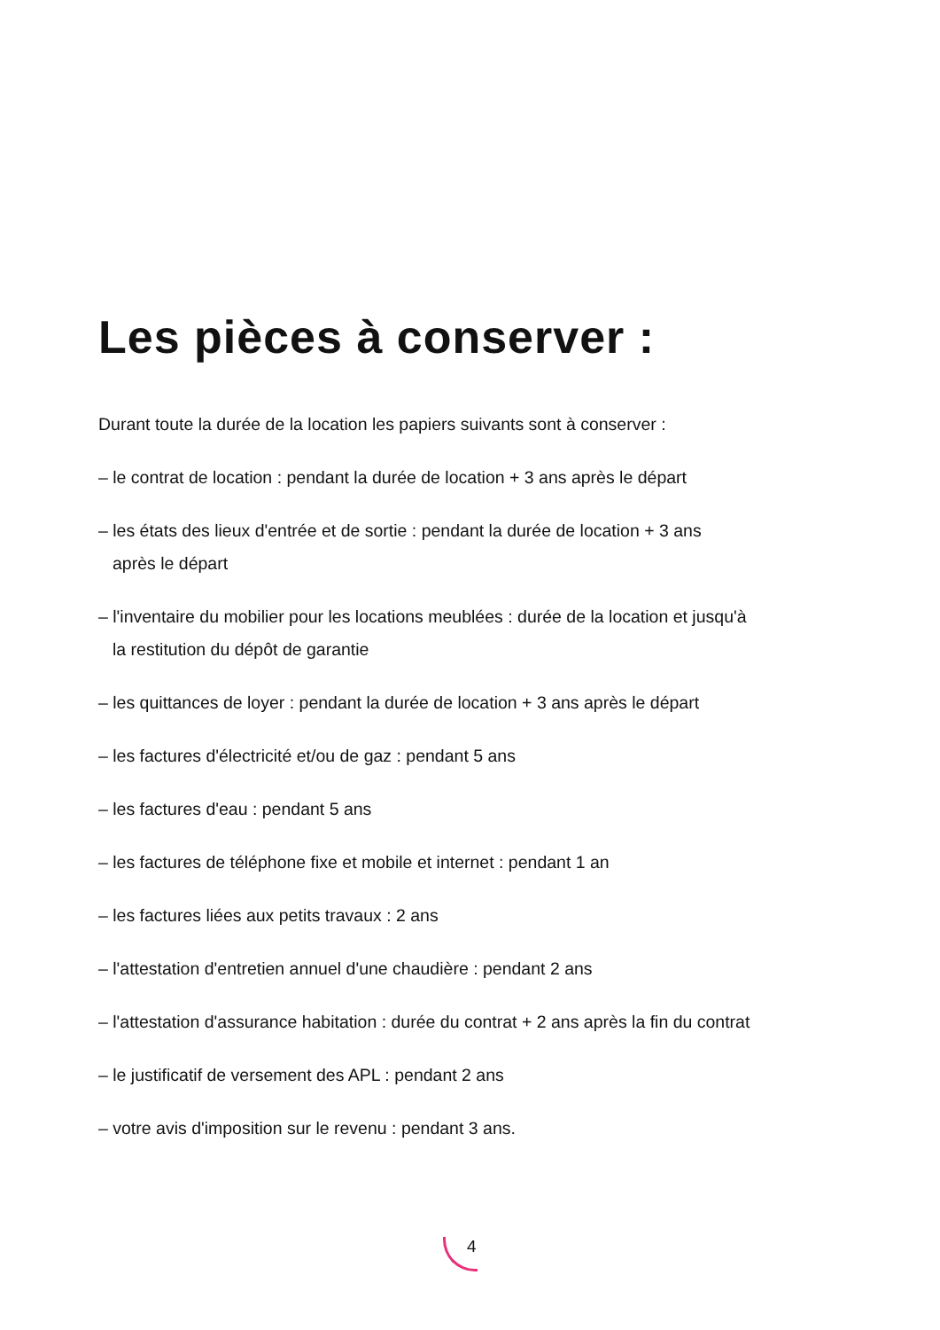Les pièces à conserver :
Durant toute la durée de la location les papiers suivants sont à conserver :
– le contrat de location : pendant la durée de location + 3 ans après le départ
– les états des lieux d'entrée et de sortie : pendant la durée de location + 3 ans
après le départ
– l'inventaire du mobilier pour les locations meublées : durée de la location et jusqu'à
la restitution du dépôt de garantie
– les quittances de loyer : pendant la durée de location + 3 ans après le départ
– les factures d'électricité et/ou de gaz : pendant 5 ans
– les factures d'eau : pendant 5 ans
– les factures de téléphone fixe et mobile et internet : pendant 1 an
– les factures liées aux petits travaux : 2 ans
– l'attestation d'entretien annuel d'une chaudière : pendant 2 ans
– l'attestation d'assurance habitation : durée du contrat + 2 ans après la fin du contrat
– le justificatif de versement des APL : pendant 2 ans
– votre avis d'imposition sur le revenu : pendant 3 ans.
4